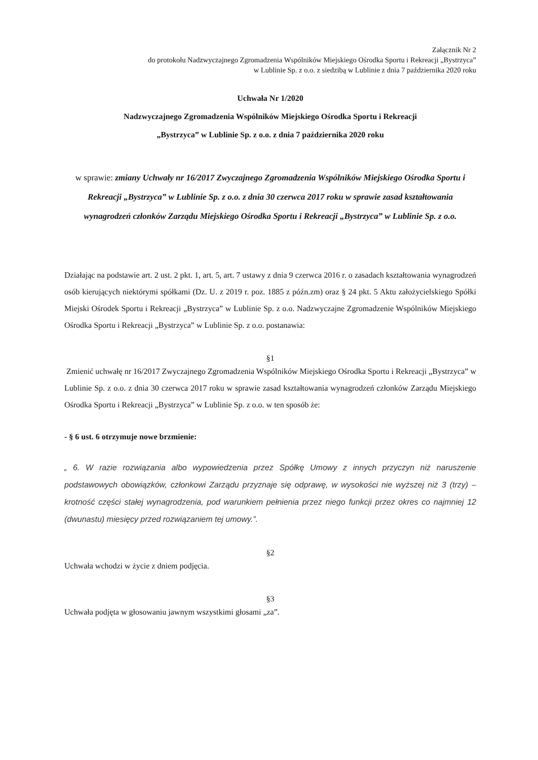Załącznik Nr 2
do protokołu Nadzwyczajnego Zgromadzenia Wspólników Miejskiego Ośrodka Sportu i Rekreacji „Bystrzyca”
w Lublinie Sp. z o.o. z siedzibą w Lublinie z dnia 7 października 2020 roku
Uchwała Nr 1/2020
Nadzwyczajnego Zgromadzenia Wspólników Miejskiego Ośrodka Sportu i Rekreacji
„Bystrzyca” w Lublinie Sp. z o.o. z dnia 7 października 2020 roku
w sprawie: zmiany Uchwały nr 16/2017 Zwyczajnego Zgromadzenia Wspólników Miejskiego Ośrodka Sportu i Rekreacji „Bystrzyca” w Lublinie Sp. z o.o. z dnia 30 czerwca 2017 roku w sprawie zasad kształtowania wynagrodzeń członków Zarządu Miejskiego Ośrodka Sportu i Rekreacji „Bystrzyca” w Lublinie Sp. z o.o.
Działając na podstawie art. 2 ust. 2 pkt. 1, art. 5, art. 7 ustawy z dnia 9 czerwca 2016 r. o zasadach kształtowania wynagrodzeń osób kierujących niektórymi spółkami (Dz. U. z 2019 r. poz. 1885 z późn.zm) oraz § 24 pkt. 5 Aktu założycielskiego Spółki Miejski Ośrodek Sportu i Rekreacji „Bystrzyca” w Lublinie Sp. z o.o. Nadzwyczajne Zgromadzenie Wspólników Miejskiego Ośrodka Sportu i Rekreacji „Bystrzyca” w Lublinie Sp. z o.o. postanawia:
§1
Zmienić uchwałę nr 16/2017 Zwyczajnego Zgromadzenia Wspólników Miejskiego Ośrodka Sportu i Rekreacji „Bystrzyca” w Lublinie Sp. z o.o. z dnia 30 czerwca 2017 roku w sprawie zasad kształtowania wynagrodzeń członków Zarządu Miejskiego Ośrodka Sportu i Rekreacji „Bystrzyca” w Lublinie Sp. z o.o. w ten sposób że:
- § 6 ust. 6 otrzymuje nowe brzmienie:
„ 6. W razie rozwiązania albo wypowiedzenia przez Spółkę Umowy z innych przyczyn niż naruszenie podstawowych obowiązków, członkowi Zarządu przyznaje się odprawę, w wysokości nie wyższej niż 3 (trzy) – krotność części stałej wynagrodzenia, pod warunkiem pełnienia przez niego funkcji przez okres co najmniej 12 (dwunastu) miesięcy przed rozwiązaniem tej umowy.”.
§2
Uchwała wchodzi w życie z dniem podjęcia.
§3
Uchwała podjęta w głosowaniu jawnym wszystkimi głosami „za”.